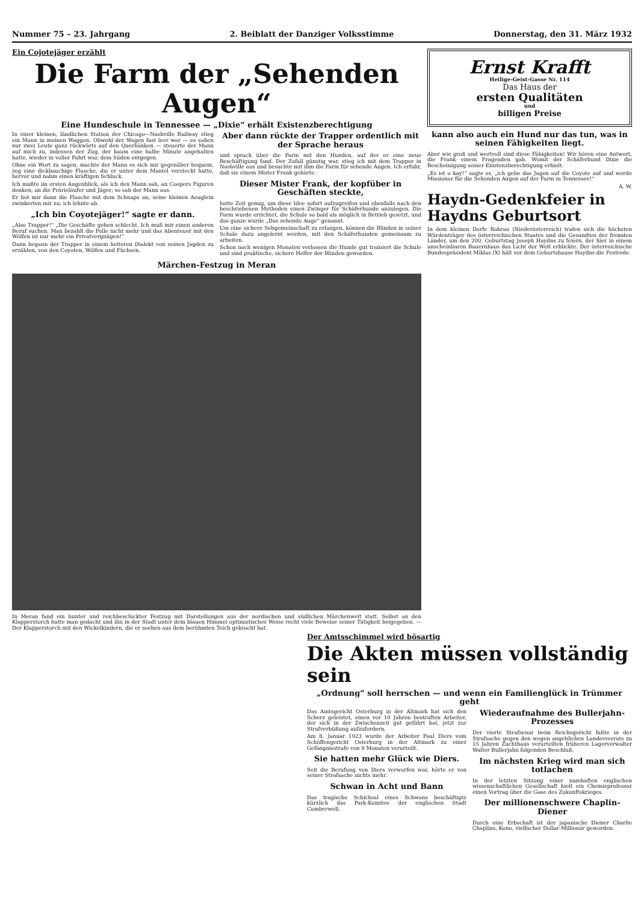Nummer 75 – 23. Jahrgang 2. Beiblatt der Danziger Volksstimme Donnerstag, den 31. März 1932
Ein Cojotejäger erzählt
Die Farm der „Sehenden Augen“
Eine Hundeschule in Tennessee — „Dixie“ erhält Existenzberechtigung
In einer kleinen, ländlichen Station der Chicago—Nashville Railway stieg ein Mann in meinen Waggon. Obwohl der Wagen fast leer war — es saßen nur zwei Leute ganz rückwärts auf den Querbänken — steuerte der Mann auf mich zu, indessen der Zug, der kaum eine halbe Minute angehalten hatte, wieder in voller Fahrt war, dem Süden entgegen.
Ohne ein Wort zu sagen, machte der Mann es sich mir gegenüber bequem, zog eine dickbauchige Flasche, die er unter dem Mantel versteckt hatte, hervor und nahm einen kräftigen Schluck.
Ich mußte im ersten Augenblick, als ich den Mann sah, an Coopers Figuren denken, an die Prärieläufer und Jäger; so sah der Mann aus.
Er bot mir dann die Flasche mit dem Schnaps an; seine kleinen Aeuglein zwinkerten mir zu; ich lehnte ab.
„Ich bin Coyotejäger!“ sagte er dann.
„Also Trapper!“ „Die Geschäfte gehen schlecht. Ich muß mir einen anderen Beruf suchen. Man bezahlt die Felle nicht mehr und das Abenteuer mit den Wölfen ist nur mehr ein Privatvergnügen!“
Dann begann der Trapper in einem heiteren Dialekt von seinen Jagden zu erzählen, von den Coyoten, Wölfen und Füchsen.
Aber dann rückte der Trapper ordentlich mit der Sprache heraus
und sprach über die Farm mit den Hunden, auf der er eine neue Beschäftigung fand. Der Zufall günstig war, stieg ich mit dem Trapper in Nashville aus und besuchte mit ihm die Farm für sehende Augen. Ich erfuhr, daß sie einem Mister Frank gehörte.
Dieser Mister Frank, der kopfüber in Geschäften steckte,
hatte Zeit genug, um diese Idee sofort aufzugreifen und ebenfalls nach den beschriebenen Methoden einen Zwinger für Schäferhunde anzulegen. Die Farm wurde errichtet, die Schule so bald als möglich in Betrieb gesetzt, und das ganze wurde „Das sehende Auge“ genannt.
Um eine sichere Sehgemeinschaft zu erlangen, können die Blinden in seiner Schule dazu angelernt werden, mit den Schäferhunden gemeinsam zu arbeiten.
Schon nach wenigen Monaten verlassen die Hunde gut trainiert die Schule und sind praktische, sichere Helfer der Blinden geworden.
Märchen-Festzug in Meran
In Meran fand ein bunter und reichbeschickter Festzug mit Darstellungen aus der nordischen und südlichen Märchenwelt statt. Selbst an den Klapperstorch hatte man gedacht und ihn in der Stadt unter dem blauen Himmel optimistischer Weise recht viele Beweise seiner Tätigkeit beigegeben. — Der Klapperstorch mit den Wickelkindern, die er soeben aus dem berühmten Teich gebracht hat.
Ernst Krafft
Heilige-Geist-Gasse Nr. 114
Das Haus der
ersten Qualitäten
und
billigen Preise
kann also auch ein Hund nur das tun, was in seinen Fähigkeiten liegt.
Aber wie groß und wertvoll sind diese Fähigkeiten! Wir hören eine Antwort, die Frank einem Fragenden gab. Womit der Schäferhund Dixie die Bescheinigung seiner Existenzberechtigung erhielt.
„Es ist o kay!“ sagte er, „ich gebe das Jagen auf die Coyote auf und werde Missionar für die Sehenden Augen auf der Farm in Tennessee!“
A. W.
Haydn-Gedenkfeier in Haydns Geburtsort
In dem kleinen Dorfe Rohrau (Niederösterreich) trafen sich die höchsten Würdenträger des österreichischen Staates und die Gesandten der fremden Länder, um den 200. Geburtstag Joseph Haydns zu feiern, der hier in einem unscheinbaren Bauernhaus das Licht der Welt erblickte. Der österreichische Bundespräsident Miklas (X) hält vor dem Geburtshause Haydns die Festrede.
Der Amtsschimmel wird bösartig
Die Akten müssen vollständig sein
„Ordnung“ soll herrschen — und wenn ein Familienglück in Trümmer geht
Das Amtsgericht Osterburg in der Altmark hat sich den Scherz geleistet, einen vor 10 Jahren bestraften Arbeiter, der sich in der Zwischenzeit gut geführt hat, jetzt zur Strafverbüßung aufzufordern.
Am 8. Januar 1923 wurde der Arbeiter Paul Diers vom Schöffengericht Osterburg in der Altmark zu einer Gefängnisstrafe von 9 Monaten verurteilt.
Sie hatten mehr Glück wie Diers.
Seit die Berufung von Diers verworfen war, hörte er von seiner Strafsache nichts mehr.
Schwan in Acht und Bann
Das tragische Schicksal eines Schwans beschäftigte kürzlich das Park-Komitee der englischen Stadt Camberwell.
Wiederaufnahme des Bullerjahn-Prozesses
Der vierte Strafsenat beim Reichsgericht faßte in der Strafsache gegen den wegen angeblichen Landesverrats zu 15 Jahren Zuchthaus verurteilten früheren Lagerverwalter Walter Bullerjahn folgenden Beschluß.
Im nächsten Krieg wird man sich totlachen
In der letzten Sitzung einer namhaften englischen wissenschaftlichen Gesellschaft hielt ein Chemieprofessor einen Vortrag über die Gase des Zukunftskrieges.
Der millionenschwere Chaplin-Diener
Durch eine Erbschaft ist der japanische Diener Charlie Chaplins, Kono, vielfacher Dollar-Millionär geworden.